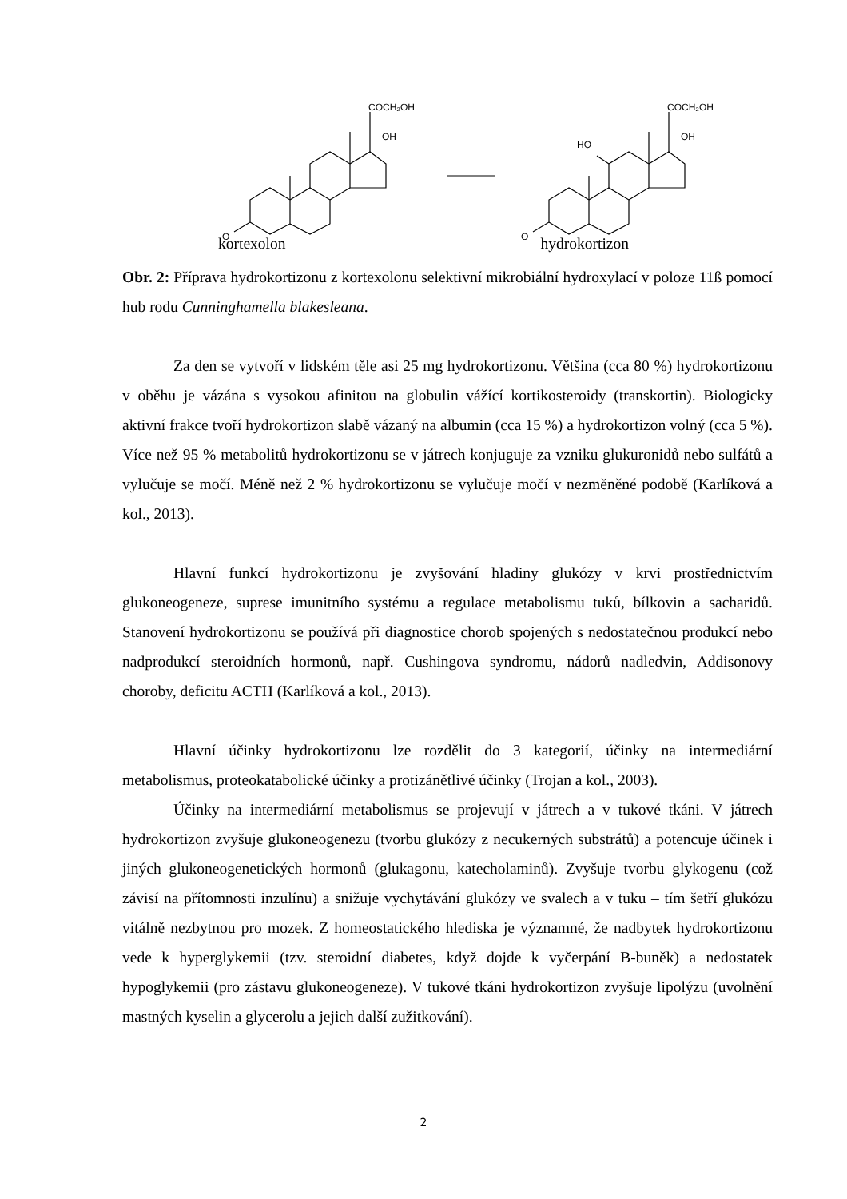O
COCH₂OH
OH
O
COCH₂OH
OH
HO
kortexolon hydrokortizon
Obr. 2: Příprava hydrokortizonu z kortexolonu selektivní mikrobiální hydroxylací v poloze 11ß pomocí hub rodu Cunninghamella blakesleana.
Za den se vytvoří v lidském těle asi 25 mg hydrokortizonu. Většina (cca 80 %) hydrokortizonu v oběhu je vázána s vysokou afinitou na globulin vážící kortikosteroidy (transkortin). Biologicky aktivní frakce tvoří hydrokortizon slabě vázaný na albumin (cca 15 %) a hydrokortizon volný (cca 5 %). Více než 95 % metabolitů hydrokortizonu se v játrech konjuguje za vzniku glukuronidů nebo sulfátů a vylučuje se močí. Méně než 2 % hydrokortizonu se vylučuje močí v nezměněné podobě (Karlíková a kol., 2013).
Hlavní funkcí hydrokortizonu je zvyšování hladiny glukózy v krvi prostřednictvím glukoneogeneze, suprese imunitního systému a regulace metabolismu tuků, bílkovin a sacharidů. Stanovení hydrokortizonu se používá při diagnostice chorob spojených s nedostatečnou produkcí nebo nadprodukcí steroidních hormonů, např. Cushingova syndromu, nádorů nadledvin, Addisonovy choroby, deficitu ACTH (Karlíková a kol., 2013).
Hlavní účinky hydrokortizonu lze rozdělit do 3 kategorií, účinky na intermediární metabolismus, proteokatabolické účinky a protizánětlivé účinky (Trojan a kol., 2003).
Účinky na intermediární metabolismus se projevují v játrech a v tukové tkáni. V játrech hydrokortizon zvyšuje glukoneogenezu (tvorbu glukózy z necukerných substrátů) a potencuje účinek i jiných glukoneogenetických hormonů (glukagonu, katecholaminů). Zvyšuje tvorbu glykogenu (což závisí na přítomnosti inzulínu) a snižuje vychytávání glukózy ve svalech a v tuku – tím šetří glukózu vitálně nezbytnou pro mozek. Z homeostatického hlediska je významné, že nadbytek hydrokortizonu vede k hyperglykemii (tzv. steroidní diabetes, když dojde k vyčerpání B-buněk) a nedostatek hypoglykemii (pro zástavu glukoneogeneze). V tukové tkáni hydrokortizon zvyšuje lipolýzu (uvolnění mastných kyselin a glycerolu a jejich další zužitkování).
2